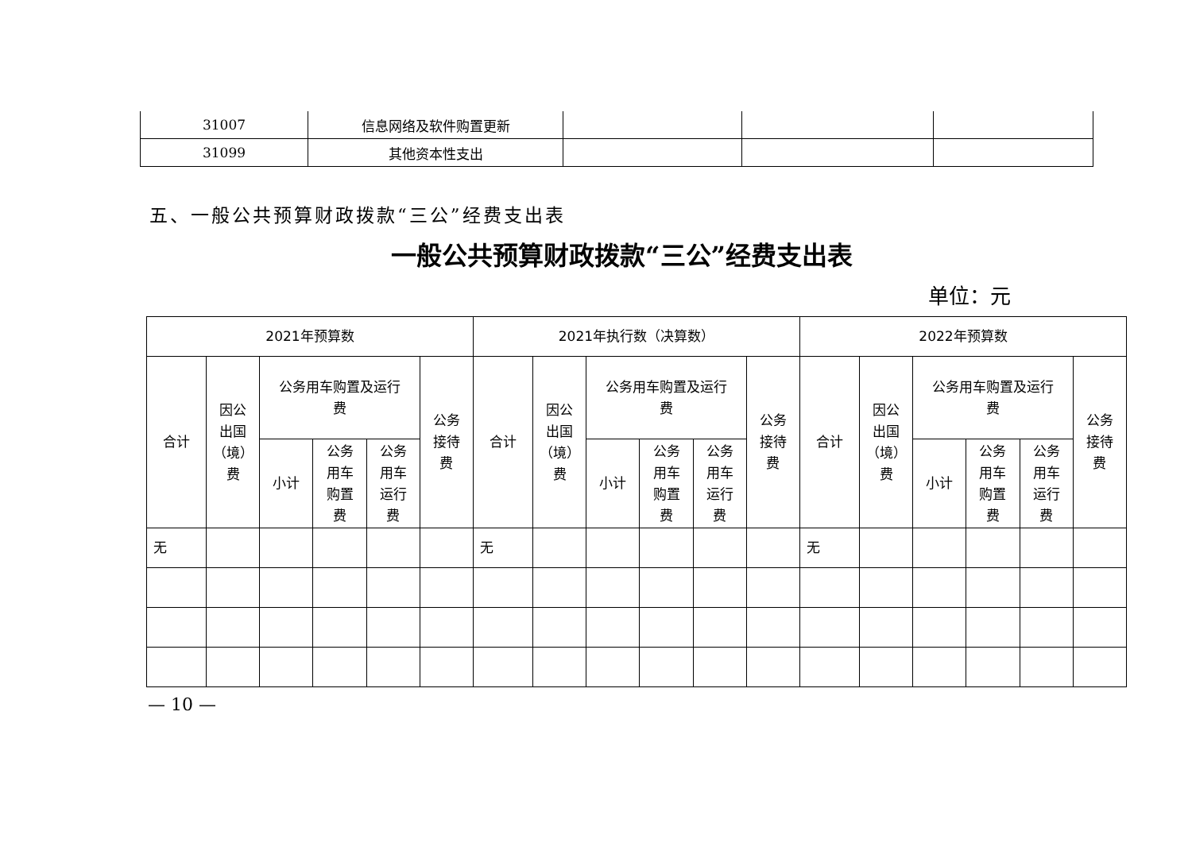| 31007 | 信息网络及软件购置更新 | | | |
| 31099 | 其他资本性支出 | | | |
五、一般公共预算财政拨款“三公”经费支出表
一般公共预算财政拨款“三公”经费支出表
单位：元
| 2021年预算数 | | | | | | 2021年执行数（决算数） | | | | | | 2022年预算数 | | | | | |
| --- | --- | --- | --- | --- | --- | --- | --- | --- | --- | --- | --- | --- | --- | --- | --- | --- | --- |
| 合计 | 因公 出国 （境） 费 | 公务用车购置及运行 费 | | | 公务 接待 费 | 合计 | 因公 出国 （境） 费 | 公务用车购置及运行 费 | | | 公务 接待 费 | 合计 | 因公 出国 （境） 费 | 公务用车购置及运行 费 | | | 公务 接待 费 |
| | | 小计 | 公务 用车 购置 费 | 公务 用车 运行 费 | | | | 小计 | 公务 用车 购置 费 | 公务 用车 运行 费 | | | | 小计 | 公务 用车 购置 费 | 公务 用车 运行 费 | |
| 无 | | | | | | 无 | | | | | | 无 | | | | | |
— 10 —